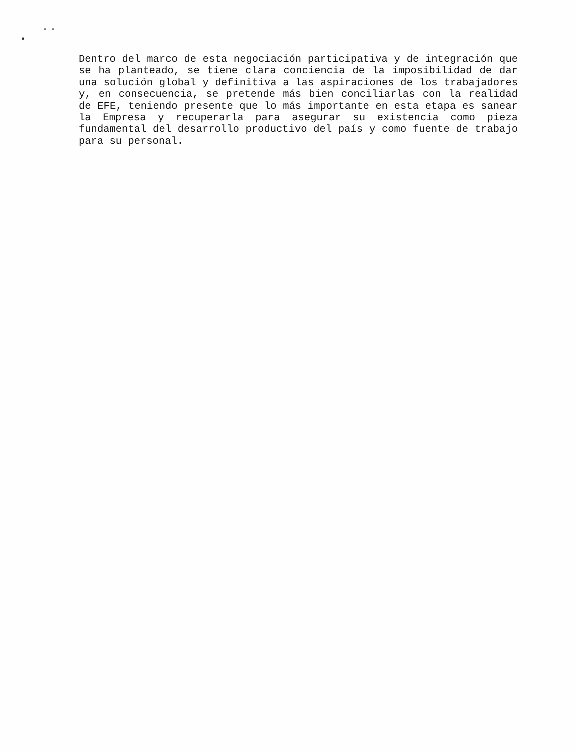Dentro del marco de esta negociación participativa y de integración que se ha planteado, se tiene clara conciencia de la imposibilidad de dar una solución global y definitiva a las aspiraciones de los trabajadores y, en consecuencia, se pretende más bien conciliarlas con la realidad de EFE, teniendo presente que lo más importante en esta etapa es sanear la Empresa y recuperarla para asegurar su existencia como pieza fundamental del desarrollo productivo del país y como fuente de trabajo para su personal.